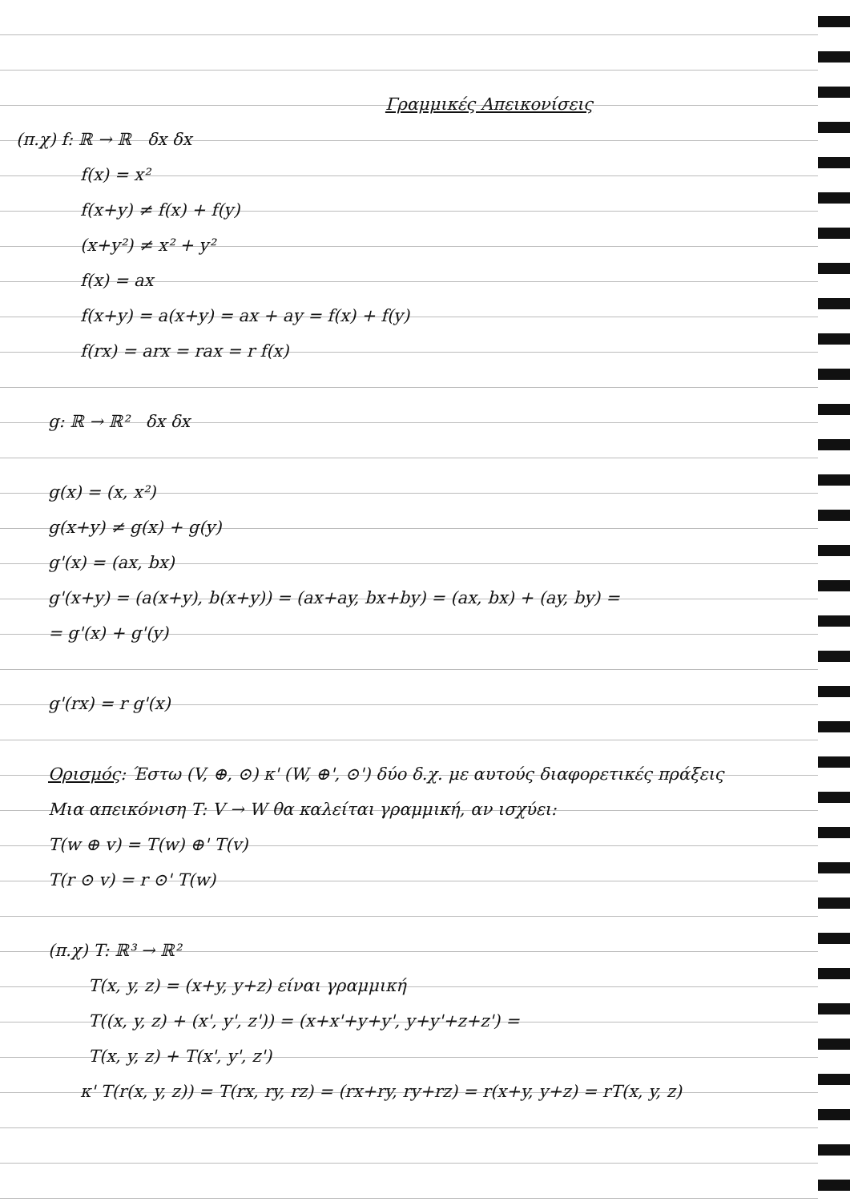Γραμμικές Απεικονίσεις
(π.χ) f: ℝ → ℝ δx δx
f(x) = x²
f(x+y) ≠ f(x) + f(y)
(x+y²) ≠ x² + y²
f(x) = ax
f(x+y) = a(x+y) = ax + ay = f(x) + f(y)
f(rx) = arx = rax = r f(x)
g: ℝ → ℝ² δx δx
g(x) = (x, x²)
g(x+y) ≠ g(x) + g(y)
g'(x) = (ax, bx)
g'(x+y) = (a(x+y), b(x+y)) = (ax+ay, bx+by) = (ax, bx) + (ay, by) =
= g'(x) + g'(y)
g'(rx) = r g'(x)
Ορισμός: Έστω (V, ⊕, ⊙) κ' (W, ⊕', ⊙') δύο δ.χ. με αυτούς διαφορετικές πράξεις
Μια απεικόνιση T: V → W θα καλείται γραμμική, αν ισχύει:
T(w ⊕ v) = T(w) ⊕' T(v)
T(r ⊙ v) = r ⊙' T(w)
(π.χ) T: ℝ³ → ℝ²
T(x, y, z) = (x+y, y+z) είναι γραμμική
T((x, y, z) + (x', y', z')) = (x+x'+y+y', y+y'+z+z') =
T(x, y, z) + T(x', y', z')
κ' T(r(x, y, z)) = T(rx, ry, rz) = (rx+ry, ry+rz) = r(x+y, y+z) = rT(x, y, z)